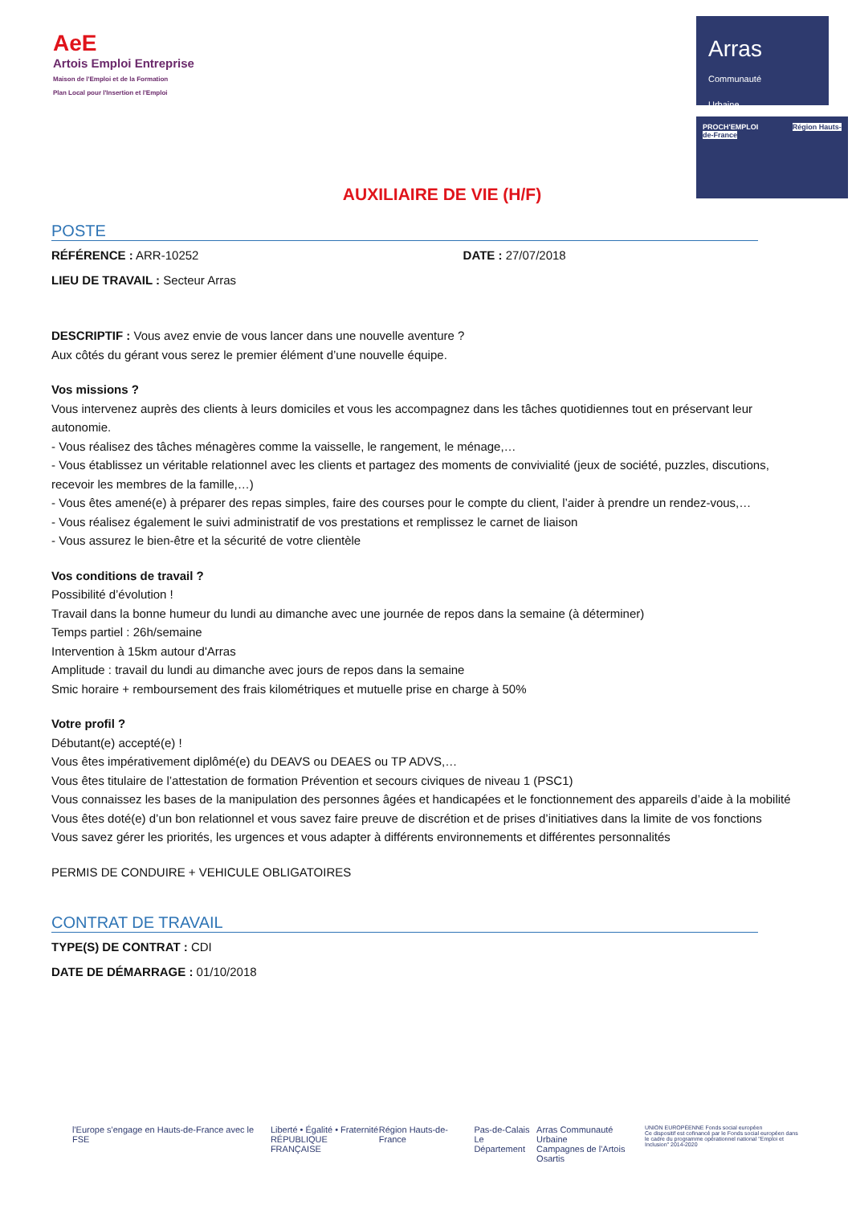AeE
Artois Emploi Entreprise
Maison de l'Emploi et de la Formation
Plan Local pour l'Insertion et l'Emploi
Arras
Communauté
Urbaine
PROCH'EMPLOI Région Hauts-de-France
AUXILIAIRE DE VIE (H/F)
POSTE
RÉFÉRENCE : ARR-10252 DATE : 27/07/2018
LIEU DE TRAVAIL : Secteur Arras
DESCRIPTIF : Vous avez envie de vous lancer dans une nouvelle aventure ?
Aux côtés du gérant vous serez le premier élément d’une nouvelle équipe.
Vos missions ?
Vous intervenez auprès des clients à leurs domiciles et vous les accompagnez dans les tâches quotidiennes tout en préservant leur autonomie.
- Vous réalisez des tâches ménagères comme la vaisselle, le rangement, le ménage,…
- Vous établissez un véritable relationnel avec les clients et partagez des moments de convivialité (jeux de société, puzzles, discutions, recevoir les membres de la famille,…)
- Vous êtes amené(e) à préparer des repas simples, faire des courses pour le compte du client, l’aider à prendre un rendez-vous,…
- Vous réalisez également le suivi administratif de vos prestations et remplissez le carnet de liaison
- Vous assurez le bien-être et la sécurité de votre clientèle
Vos conditions de travail ?
Possibilité d’évolution !
Travail dans la bonne humeur du lundi au dimanche avec une journée de repos dans la semaine (à déterminer)
Temps partiel : 26h/semaine
Intervention à 15km autour d'Arras
Amplitude : travail du lundi au dimanche avec jours de repos dans la semaine
Smic horaire + remboursement des frais kilométriques et mutuelle prise en charge à 50%
Votre profil ?
Débutant(e) accepté(e) !
Vous êtes impérativement diplômé(e) du DEAVS ou DEAES ou TP ADVS,…
Vous êtes titulaire de l’attestation de formation Prévention et secours civiques de niveau 1 (PSC1)
Vous connaissez les bases de la manipulation des personnes âgées et handicapées et le fonctionnement des appareils d’aide à la mobilité
Vous êtes doté(e) d’un bon relationnel et vous savez faire preuve de discrétion et de prises d’initiatives dans la limite de vos fonctions
Vous savez gérer les priorités, les urgences et vous adapter à différents environnements et différentes personnalités
PERMIS DE CONDUIRE + VEHICULE OBLIGATOIRES
CONTRAT DE TRAVAIL
TYPE(S) DE CONTRAT : CDI
DATE DE DÉMARRAGE : 01/10/2018
l'Europe s'engage en Hauts-de-France avec le FSE
Liberté • Égalité • Fraternité
RÉPUBLIQUE FRANÇAISE
Région Hauts-de-France Pas-de-Calais
Le Département
Arras Communauté Urbaine
Campagnes de l'Artois
Osartis
UNION EUROPÉENNE Fonds social européen
Ce dispositif est cofinancé par le Fonds social européen dans le cadre du programme opérationnel national "Emploi et Inclusion" 2014-2020